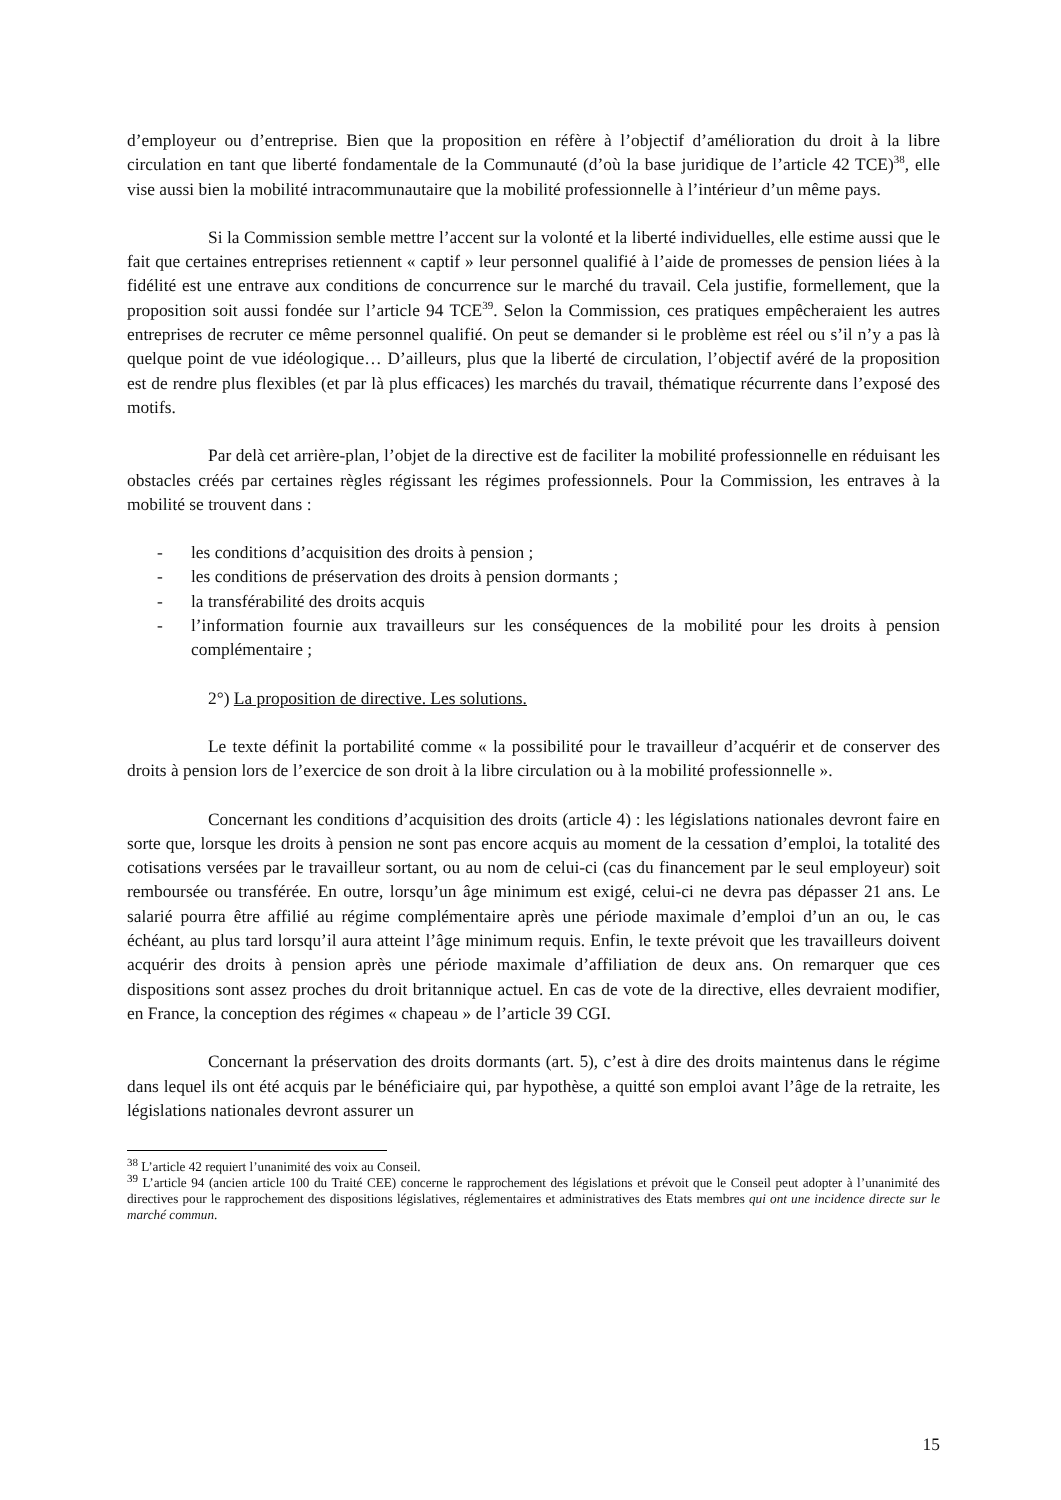d’employeur ou d’entreprise. Bien que la proposition en réfère à l’objectif d’amélioration du droit à la libre circulation en tant que liberté fondamentale de la Communauté (d’où la base juridique de l’article 42 TCE)<sup>38</sup>, elle vise aussi bien la mobilité intracommunautaire que la mobilité professionnelle à l’intérieur d’un même pays.
Si la Commission semble mettre l’accent sur la volonté et la liberté individuelles, elle estime aussi que le fait que certaines entreprises retiennent « captif » leur personnel qualifié à l’aide de promesses de pension liées à la fidélité est une entrave aux conditions de concurrence sur le marché du travail. Cela justifie, formellement, que la proposition soit aussi fondée sur l’article 94 TCE<sup>39</sup>. Selon la Commission, ces pratiques empêcheraient les autres entreprises de recruter ce même personnel qualifié. On peut se demander si le problème est réel ou s’il n’y a pas là quelque point de vue idéologique… D’ailleurs, plus que la liberté de circulation, l’objectif avéré de la proposition est de rendre plus flexibles (et par là plus efficaces) les marchés du travail, thématique récurrente dans l’exposé des motifs.
Par delà cet arrière-plan, l’objet de la directive est de faciliter la mobilité professionnelle en réduisant les obstacles créés par certaines règles régissant les régimes professionnels. Pour la Commission, les entraves à la mobilité se trouvent dans :
- les conditions d’acquisition des droits à pension ;
- les conditions de préservation des droits à pension dormants ;
- la transférabilité des droits acquis
- l’information fournie aux travailleurs sur les conséquences de la mobilité pour les droits à pension complémentaire ;
2°) La proposition de directive. Les solutions.
Le texte définit la portabilité comme « la possibilité pour le travailleur d’acquérir et de conserver des droits à pension lors de l’exercice de son droit à la libre circulation ou à la mobilité professionnelle ».
Concernant les conditions d’acquisition des droits (article 4) : les législations nationales devront faire en sorte que, lorsque les droits à pension ne sont pas encore acquis au moment de la cessation d’emploi, la totalité des cotisations versées par le travailleur sortant, ou au nom de celui-ci (cas du financement par le seul employeur) soit remboursée ou transférée. En outre, lorsqu’un âge minimum est exigé, celui-ci ne devra pas dépasser 21 ans. Le salarié pourra être affilié au régime complémentaire après une période maximale d’emploi d’un an ou, le cas échéant, au plus tard lorsqu’il aura atteint l’âge minimum requis. Enfin, le texte prévoit que les travailleurs doivent acquérir des droits à pension après une période maximale d’affiliation de deux ans. On remarquer que ces dispositions sont assez proches du droit britannique actuel. En cas de vote de la directive, elles devraient modifier, en France, la conception des régimes « chapeau » de l’article 39 CGI.
Concernant la préservation des droits dormants (art. 5), c’est à dire des droits maintenus dans le régime dans lequel ils ont été acquis par le bénéficiaire qui, par hypothèse, a quitté son emploi avant l’âge de la retraite, les législations nationales devront assurer un
<sup>38</sup> L’article 42 requiert l’unanimité des voix au Conseil.
<sup>39</sup> L’article 94 (ancien article 100 du Traité CEE) concerne le rapprochement des législations et prévoit que le Conseil peut adopter à l’unanimité des directives pour le rapprochement des dispositions législatives, réglementaires et administratives des Etats membres qui ont une incidence directe sur le marché commun.
15